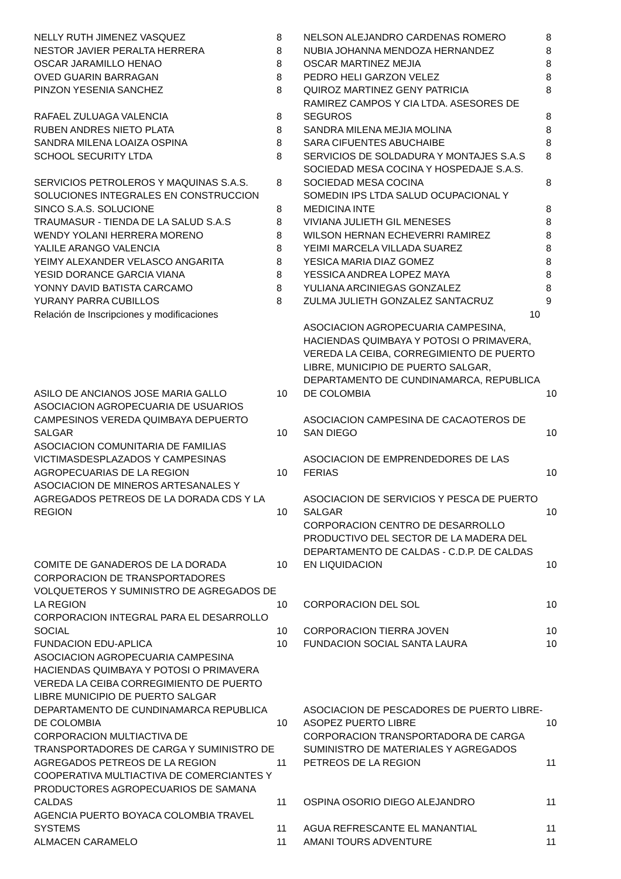| NELLY RUTH JIMENEZ VASQUEZ | 8 | NELSON ALEJANDRO CARDENAS ROMERO | 8 |
| NESTOR JAVIER PERALTA HERRERA | 8 | NUBIA JOHANNA MENDOZA HERNANDEZ | 8 |
| OSCAR JARAMILLO HENAO | 8 | OSCAR MARTINEZ MEJIA | 8 |
| OVED GUARIN BARRAGAN | 8 | PEDRO HELI GARZON VELEZ | 8 |
| PINZON YESENIA SANCHEZ | 8 | QUIROZ MARTINEZ GENY PATRICIA | 8 |
| RAFAEL ZULUAGA VALENCIA | 8 | RAMIREZ CAMPOS Y CIA LTDA. ASESORES DE SEGUROS | 8 |
| RUBEN ANDRES NIETO PLATA | 8 | SANDRA MILENA MEJIA MOLINA | 8 |
| SANDRA MILENA LOAIZA OSPINA | 8 | SARA CIFUENTES ABUCHAIBE | 8 |
| SCHOOL SECURITY LTDA | 8 | SERVICIOS DE SOLDADURA Y MONTAJES S.A.S | 8 |
| SERVICIOS PETROLEROS Y MAQUINAS S.A.S. | 8 | SOCIEDAD MESA COCINA Y HOSPEDAJE S.A.S. SOCIEDAD MESA COCINA | 8 |
| SOLUCIONES INTEGRALES EN CONSTRUCCION SINCO S.A.S. SOLUCIONE | 8 | SOMEDIN IPS LTDA SALUD OCUPACIONAL Y MEDICINA INTE | 8 |
| TRAUMASUR - TIENDA DE LA SALUD S.A.S | 8 | VIVIANA JULIETH GIL MENESES | 8 |
| WENDY YOLANI HERRERA MORENO | 8 | WILSON HERNAN ECHEVERRI RAMIREZ | 8 |
| YALILE ARANGO VALENCIA | 8 | YEIMI MARCELA VILLADA SUAREZ | 8 |
| YEIMY ALEXANDER VELASCO ANGARITA | 8 | YESICA MARIA DIAZ GOMEZ | 8 |
| YESID DORANCE GARCIA VIANA | 8 | YESSICA ANDREA LOPEZ MAYA | 8 |
| YONNY DAVID BATISTA CARCAMO | 8 | YULIANA ARCINIEGAS GONZALEZ | 8 |
| YURANY PARRA CUBILLOS | 8 | ZULMA JULIETH GONZALEZ SANTACRUZ | 9 |
| Relación de Inscripciones y modificaciones 10 | | | |
| ASILO DE ANCIANOS JOSE MARIA GALLO | 10 | ASOCIACION AGROPECUARIA CAMPESINA, HACIENDAS QUIMBAYA Y POTOSI O PRIMAVERA, VEREDA LA CEIBA, CORREGIMIENTO DE PUERTO LIBRE, MUNICIPIO DE PUERTO SALGAR, DEPARTAMENTO DE CUNDINAMARCA, REPUBLICA DE COLOMBIA | 10 |
| ASOCIACION AGROPECUARIA DE USUARIOS CAMPESINOS VEREDA QUIMBAYA DEPUERTO SALGAR | 10 | ASOCIACION CAMPESINA DE CACAOTEROS DE SAN DIEGO | 10 |
| ASOCIACION COMUNITARIA DE FAMILIAS VICTIMASDESPLAZADOS Y CAMPESINAS AGROPECUARIAS DE LA REGION | 10 | ASOCIACION DE EMPRENDEDORES DE LAS FERIAS | 10 |
| ASOCIACION DE MINEROS ARTESANALES Y AGREGADOS PETREOS DE LA DORADA CDS Y LA REGION | 10 | ASOCIACION DE SERVICIOS Y PESCA DE PUERTO SALGAR | 10 |
| COMITE DE GANADEROS DE LA DORADA | 10 | CORPORACION CENTRO DE DESARROLLO PRODUCTIVO DEL SECTOR DE LA MADERA DEL DEPARTAMENTO DE CALDAS - C.D.P. DE CALDAS EN LIQUIDACION | 10 |
| CORPORACION DE TRANSPORTADORES VOLQUETEROS Y SUMINISTRO DE AGREGADOS DE LA REGION | 10 | CORPORACION DEL SOL | 10 |
| CORPORACION INTEGRAL PARA EL DESARROLLO SOCIAL | 10 | CORPORACION TIERRA JOVEN | 10 |
| FUNDACION EDU-APLICA | 10 | FUNDACION SOCIAL SANTA LAURA | 10 |
| ASOCIACION AGROPECUARIA CAMPESINA HACIENDAS QUIMBAYA Y POTOSI O PRIMAVERA VEREDA LA CEIBA CORREGIMIENTO DE PUERTO LIBRE MUNICIPIO DE PUERTO SALGAR DEPARTAMENTO DE CUNDINAMARCA REPUBLICA DE COLOMBIA | 10 | ASOCIACION DE PESCADORES DE PUERTO LIBRE-ASOPEZ PUERTO LIBRE | 10 |
| CORPORACION MULTIACTIVA DE TRANSPORTADORES DE CARGA Y SUMINISTRO DE AGREGADOS PETREOS DE LA REGION | 11 | CORPORACION TRANSPORTADORA DE CARGA SUMINISTRO DE MATERIALES Y AGREGADOS PETREOS DE LA REGION | 11 |
| COOPERATIVA MULTIACTIVA DE COMERCIANTES Y PRODUCTORES AGROPECUARIOS DE SAMANA CALDAS | 11 | OSPINA OSORIO DIEGO ALEJANDRO | 11 |
| AGENCIA PUERTO BOYACA COLOMBIA TRAVEL SYSTEMS | 11 | AGUA REFRESCANTE EL MANANTIAL | 11 |
| ALMACEN CARAMELO | 11 | AMANI TOURS ADVENTURE | 11 |